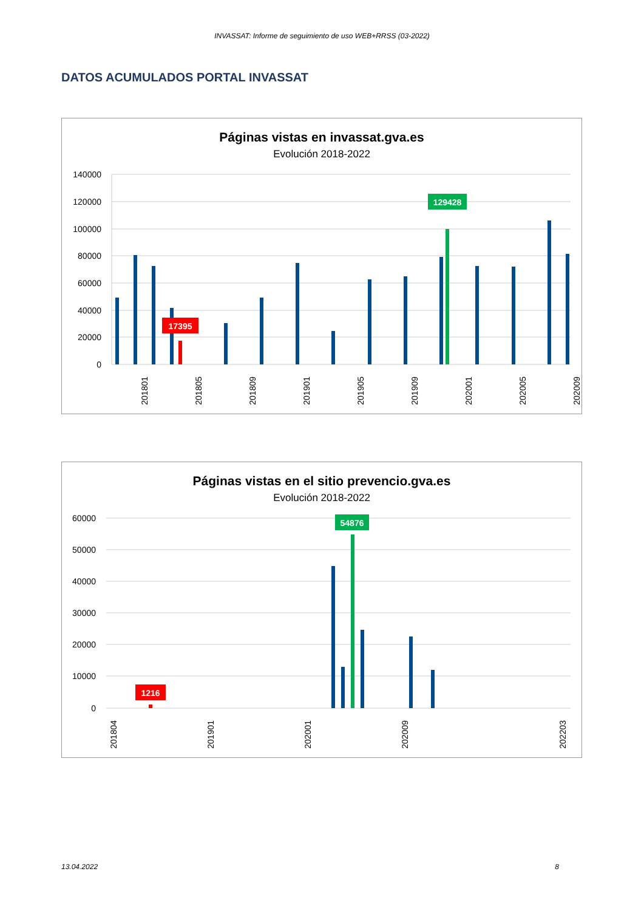INVASSAT: Informe de seguimiento de uso WEB+RRSS (03-2022)
DATOS ACUMULADOS PORTAL INVASSAT
Páginas vistas en invassat.gva.es
Evolución 2018-2022
140000
120000
100000
80000
60000
40000
20000
0
129428
17395
201801
201805
201809
201901
201905
201909
202001
202005
202009
Páginas vistas en el sitio prevencio.gva.es
Evolución 2018-2022
60000
50000
40000
30000
20000
10000
0
54876
1216
201804
201901
202001
202009
202203
13.04.2022 8